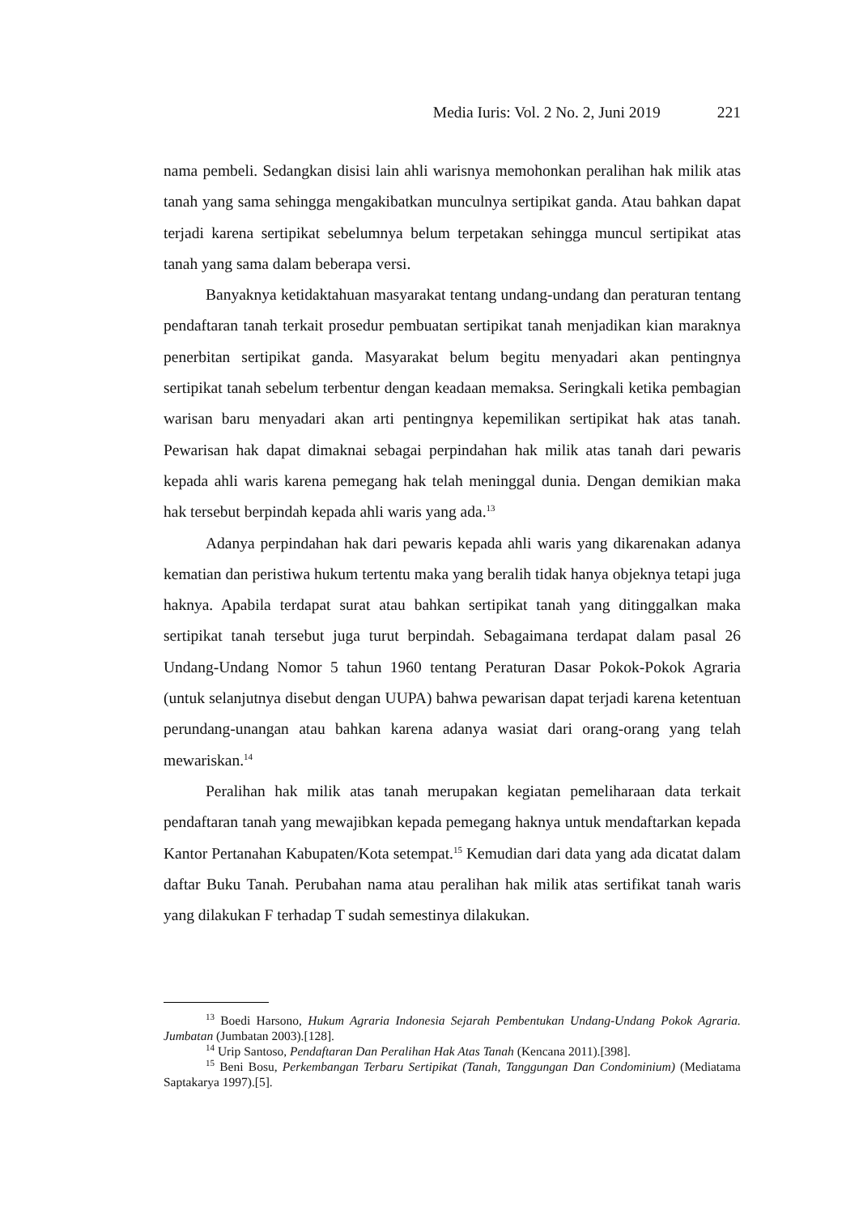Media Iuris: Vol. 2 No. 2, Juni 2019 221
nama pembeli. Sedangkan disisi lain ahli warisnya memohonkan peralihan hak milik atas tanah yang sama sehingga mengakibatkan munculnya sertipikat ganda. Atau bahkan dapat terjadi karena sertipikat sebelumnya belum terpetakan sehingga muncul sertipikat atas tanah yang sama dalam beberapa versi.
Banyaknya ketidaktahuan masyarakat tentang undang-undang dan peraturan tentang pendaftaran tanah terkait prosedur pembuatan sertipikat tanah menjadikan kian maraknya penerbitan sertipikat ganda. Masyarakat belum begitu menyadari akan pentingnya sertipikat tanah sebelum terbentur dengan keadaan memaksa. Seringkali ketika pembagian warisan baru menyadari akan arti pentingnya kepemilikan sertipikat hak atas tanah. Pewarisan hak dapat dimaknai sebagai perpindahan hak milik atas tanah dari pewaris kepada ahli waris karena pemegang hak telah meninggal dunia. Dengan demikian maka hak tersebut berpindah kepada ahli waris yang ada.<sup>13</sup>
Adanya perpindahan hak dari pewaris kepada ahli waris yang dikarenakan adanya kematian dan peristiwa hukum tertentu maka yang beralih tidak hanya objeknya tetapi juga haknya. Apabila terdapat surat atau bahkan sertipikat tanah yang ditinggalkan maka sertipikat tanah tersebut juga turut berpindah. Sebagaimana terdapat dalam pasal 26 Undang-Undang Nomor 5 tahun 1960 tentang Peraturan Dasar Pokok-Pokok Agraria (untuk selanjutnya disebut dengan UUPA) bahwa pewarisan dapat terjadi karena ketentuan perundang-unangan atau bahkan karena adanya wasiat dari orang-orang yang telah mewariskan.<sup>14</sup>
Peralihan hak milik atas tanah merupakan kegiatan pemeliharaan data terkait pendaftaran tanah yang mewajibkan kepada pemegang haknya untuk mendaftarkan kepada Kantor Pertanahan Kabupaten/Kota setempat.<sup>15</sup> Kemudian dari data yang ada dicatat dalam daftar Buku Tanah. Perubahan nama atau peralihan hak milik atas sertifikat tanah waris yang dilakukan F terhadap T sudah semestinya dilakukan.
<sup>13</sup> Boedi Harsono, Hukum Agraria Indonesia Sejarah Pembentukan Undang-Undang Pokok Agraria. Jumbatan (Jumbatan 2003).[128].
<sup>14</sup> Urip Santoso, Pendaftaran Dan Peralihan Hak Atas Tanah (Kencana 2011).[398].
<sup>15</sup> Beni Bosu, Perkembangan Terbaru Sertipikat (Tanah, Tanggungan Dan Condominium) (Mediatama Saptakarya 1997).[5].